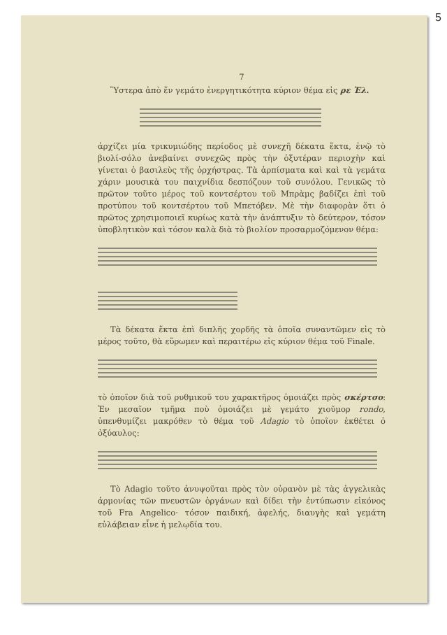5
7
Ὕστερα ἀπὸ ἕν γεμάτο ἐνεργητικότητα κύριον θέμα εἰς ρε Ἑλ.
ἀρχίζει μία τρικυμιώδης περίοδος μὲ συνεχῆ δέκατα ἕκτα, ἐνῷ τὸ βιολί-σόλο ἀνεβαίνει συνεχῶς πρὸς τὴν ὀξυτέραν περιοχὴν καὶ γίνεται ὁ βασιλεὺς τῆς ὀρχήστρας. Τὰ ἀρπίσματα καὶ καὶ τὰ γεμάτα χάριν μουσικὰ του παιχνίδια δεσπόζουν τοῦ συνόλου. Γενικῶς τὸ πρῶτον τοῦτο μέρος τοῦ κοντσέρτου τοῦ Μπρὰμς βαδίζει ἐπὶ τοῦ προτύπου τοῦ κοντσέρτου τοῦ Μπετόβεν. Μὲ τὴν διαφορὰν ὅτι ὁ πρῶτος χρησιμοποιεῖ κυρίως κατὰ τὴν ἀνάπτυξιν τὸ δεύτερον, τόσον ὑποβλητικὸν καὶ τόσον καλὰ διὰ τὸ βιολίον προσαρμοζόμενον θέμα:
Τὰ δέκατα ἕκτα ἐπὶ διπλῆς χορδῆς τὰ ὁποῖα συναντῶμεν εἰς τὸ μέρος τοῦτο, θὰ εὕρωμεν καὶ περαιτέρω εἰς κύριον θέμα τοῦ Finale.
τὸ ὁποῖον διὰ τοῦ ρυθμικοῦ του χαρακτῆρος ὁμοιάζει πρὸς σκέρτσο: Ἐν μεσαῖον τμῆμα ποὺ ὁμοιάζει μὲ γεμάτο χιοῦμορ rondo, ὑπενθυμίζει μακρόθεν τὸ θέμα τοῦ Adagio τὸ ὁποῖον ἐκθέτει ὁ ὀξύαυλος:
Τὸ Adagio τοῦτο ἀνυψοῦται πρὸς τὸν οὐρανὸν μὲ τὰς ἀγγελικὰς ἁρμονίας τῶν πνευστῶν ὀργάνων καὶ δίδει τὴν ἐντύπωσιν εἰκόνος τοῦ Fra Angelico· τόσον παιδική, ἀφελής, διαυγὴς καὶ γεμάτη εὐλάβειαν εἶνε ἡ μελῳδία του.